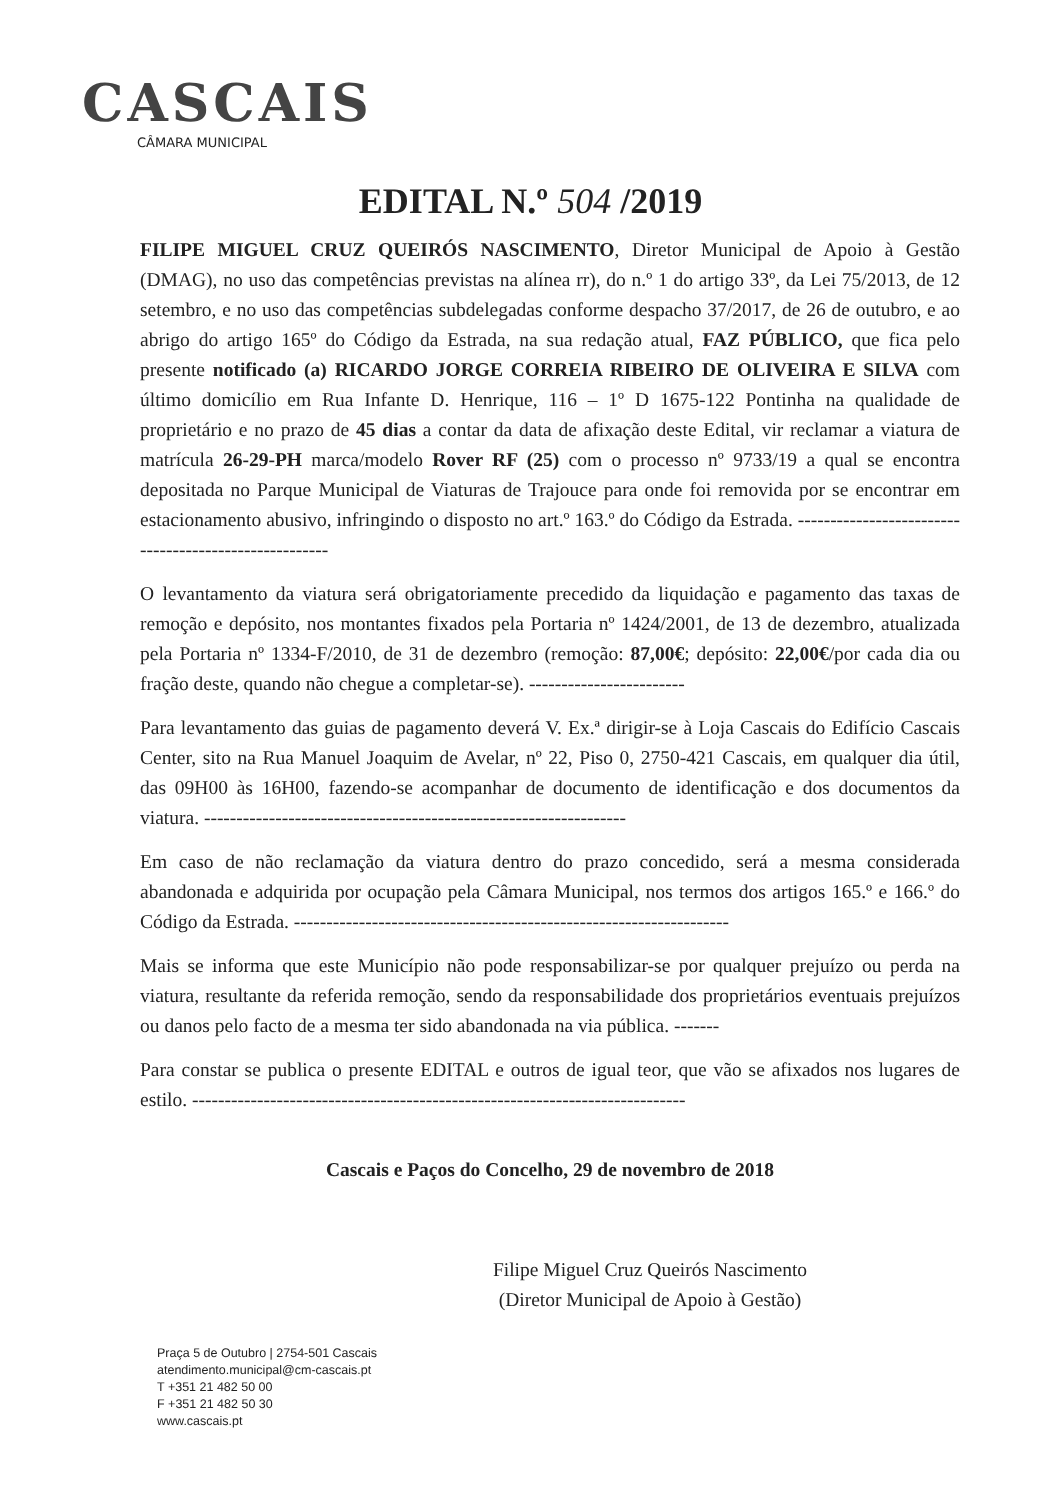CASCAIS
CÂMARA MUNICIPAL
EDITAL N.º 504 /2019
FILIPE MIGUEL CRUZ QUEIRÓS NASCIMENTO, Diretor Municipal de Apoio à Gestão (DMAG), no uso das competências previstas na alínea rr), do n.º 1 do artigo 33º, da Lei 75/2013, de 12 setembro, e no uso das competências subdelegadas conforme despacho 37/2017, de 26 de outubro, e ao abrigo do artigo 165º do Código da Estrada, na sua redação atual, FAZ PÚBLICO, que fica pelo presente notificado (a) RICARDO JORGE CORREIA RIBEIRO DE OLIVEIRA E SILVA com último domicílio em Rua Infante D. Henrique, 116 – 1º D 1675-122 Pontinha na qualidade de proprietário e no prazo de 45 dias a contar da data de afixação deste Edital, vir reclamar a viatura de matrícula 26-29-PH marca/modelo Rover RF (25) com o processo nº 9733/19 a qual se encontra depositada no Parque Municipal de Viaturas de Trajouce para onde foi removida por se encontrar em estacionamento abusivo, infringindo o disposto no art.º 163.º do Código da Estrada. ------------------------------------------------------
O levantamento da viatura será obrigatoriamente precedido da liquidação e pagamento das taxas de remoção e depósito, nos montantes fixados pela Portaria nº 1424/2001, de 13 de dezembro, atualizada pela Portaria nº 1334-F/2010, de 31 de dezembro (remoção: 87,00€; depósito: 22,00€/por cada dia ou fração deste, quando não chegue a completar-se). ------------------------
Para levantamento das guias de pagamento deverá V. Ex.ª dirigir-se à Loja Cascais do Edifício Cascais Center, sito na Rua Manuel Joaquim de Avelar, nº 22, Piso 0, 2750-421 Cascais, em qualquer dia útil, das 09H00 às 16H00, fazendo-se acompanhar de documento de identificação e dos documentos da viatura. -----------------------------------------------------------------
Em caso de não reclamação da viatura dentro do prazo concedido, será a mesma considerada abandonada e adquirida por ocupação pela Câmara Municipal, nos termos dos artigos 165.º e 166.º do Código da Estrada. -------------------------------------------------------------------
Mais se informa que este Município não pode responsabilizar-se por qualquer prejuízo ou perda na viatura, resultante da referida remoção, sendo da responsabilidade dos proprietários eventuais prejuízos ou danos pelo facto de a mesma ter sido abandonada na via pública. -------
Para constar se publica o presente EDITAL e outros de igual teor, que vão se afixados nos lugares de estilo. ----------------------------------------------------------------------------
Cascais e Paços do Concelho, 29 de novembro de 2018
Filipe Miguel Cruz Queirós Nascimento
(Diretor Municipal de Apoio à Gestão)
Praça 5 de Outubro | 2754-501 Cascais
atendimento.municipal@cm-cascais.pt
T +351 21 482 50 00
F +351 21 482 50 30
www.cascais.pt